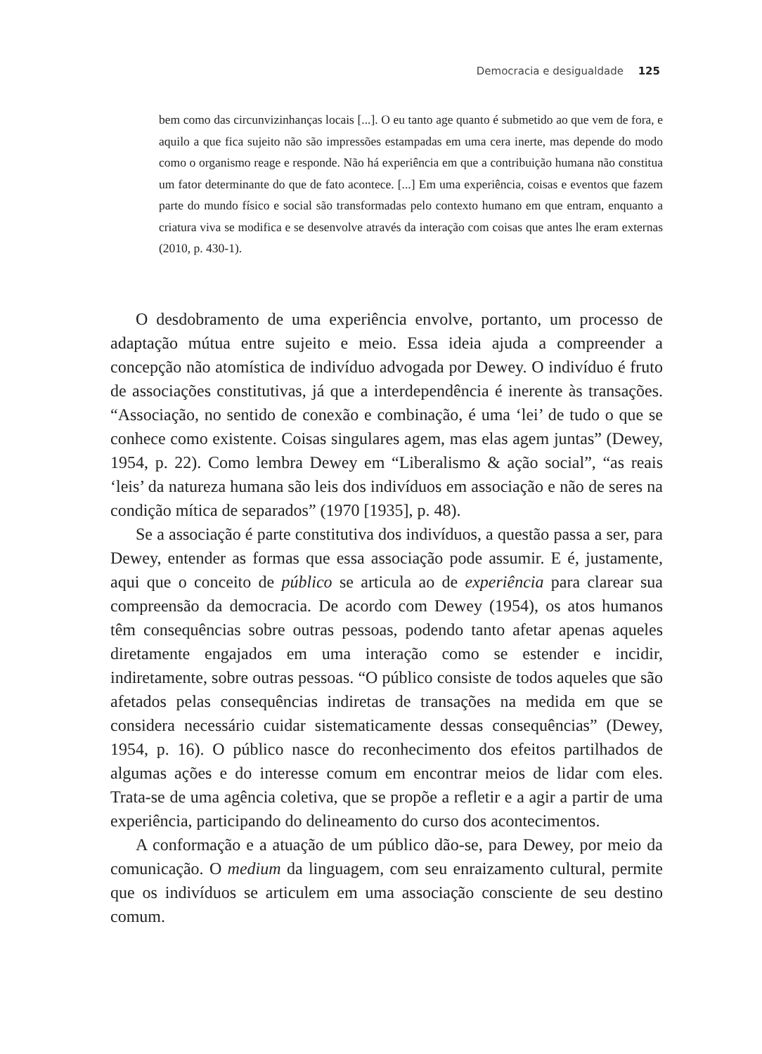Democracia e desigualdade 125
bem como das circunvizinhanças locais [...]. O eu tanto age quanto é submetido ao que vem de fora, e aquilo a que fica sujeito não são impressões estampadas em uma cera inerte, mas depende do modo como o organismo reage e responde. Não há experiência em que a contribuição humana não constitua um fator determinante do que de fato acontece. [...] Em uma experiência, coisas e eventos que fazem parte do mundo físico e social são transformadas pelo contexto humano em que entram, enquanto a criatura viva se modifica e se desenvolve através da interação com coisas que antes lhe eram externas (2010, p. 430-1).
O desdobramento de uma experiência envolve, portanto, um processo de adaptação mútua entre sujeito e meio. Essa ideia ajuda a compreender a concepção não atomística de indivíduo advogada por Dewey. O indivíduo é fruto de associações constitutivas, já que a interdependência é inerente às transações. “Associação, no sentido de conexão e combinação, é uma ‘lei’ de tudo o que se conhece como existente. Coisas singulares agem, mas elas agem juntas” (Dewey, 1954, p. 22). Como lembra Dewey em “Liberalismo & ação social”, “as reais ‘leis’ da natureza humana são leis dos indivíduos em associação e não de seres na condição mítica de separados” (1970 [1935], p. 48).
Se a associação é parte constitutiva dos indivíduos, a questão passa a ser, para Dewey, entender as formas que essa associação pode assumir. E é, justamente, aqui que o conceito de público se articula ao de experiência para clarear sua compreensão da democracia. De acordo com Dewey (1954), os atos humanos têm consequências sobre outras pessoas, podendo tanto afetar apenas aqueles diretamente engajados em uma interação como se estender e incidir, indiretamente, sobre outras pessoas. “O público consiste de todos aqueles que são afetados pelas consequências indiretas de transações na medida em que se considera necessário cuidar sistematicamente dessas consequências” (Dewey, 1954, p. 16). O público nasce do reconhecimento dos efeitos partilhados de algumas ações e do interesse comum em encontrar meios de lidar com eles. Trata-se de uma agência coletiva, que se propõe a refletir e a agir a partir de uma experiência, participando do delineamento do curso dos acontecimentos.
A conformação e a atuação de um público dão-se, para Dewey, por meio da comunicação. O medium da linguagem, com seu enraizamento cultural, permite que os indivíduos se articulem em uma associação consciente de seu destino comum.